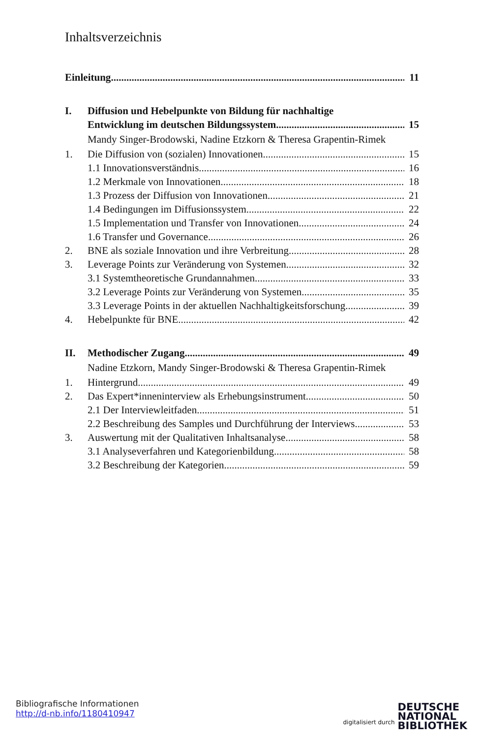Inhaltsverzeichnis
Einleitung 11
I. Diffusion und Hebelpunkte von Bildung für nachhaltige
Entwicklung im deutschen Bildungssystem 15
Mandy Singer-Brodowski, Nadine Etzkorn & Theresa Grapentin-Rimek
1. Die Diffusion von (sozialen) Innovationen 15
1.1 Innovationsverständnis 16
1.2 Merkmale von Innovationen 18
1.3 Prozess der Diffusion von Innovationen 21
1.4 Bedingungen im Diffusionssystem 22
1.5 Implementation und Transfer von Innovationen 24
1.6 Transfer und Governance 26
2. BNE als soziale Innovation und ihre Verbreitung 28
3. Leverage Points zur Veränderung von Systemen 32
3.1 Systemtheoretische Grundannahmen 33
3.2 Leverage Points zur Veränderung von Systemen 35
3.3 Leverage Points in der aktuellen Nachhaltigkeitsforschung 39
4. Hebelpunkte für BNE 42
II. Methodischer Zugang 49
Nadine Etzkorn, Mandy Singer-Brodowski & Theresa Grapentin-Rimek
1. Hintergrund 49
2. Das Expert*inneninterview als Erhebungsinstrument 50
2.1 Der Interviewleitfaden 51
2.2 Beschreibung des Samples und Durchführung der Interviews 53
3. Auswertung mit der Qualitativen Inhaltsanalyse 58
3.1 Analyseverfahren und Kategorienbildung 58
3.2 Beschreibung der Kategorien 59
Bibliografische Informationen
http://d-nb.info/1180410947
digitalisiert durch DEUTSCHE
NATIONAL
BIBLIOTHEK